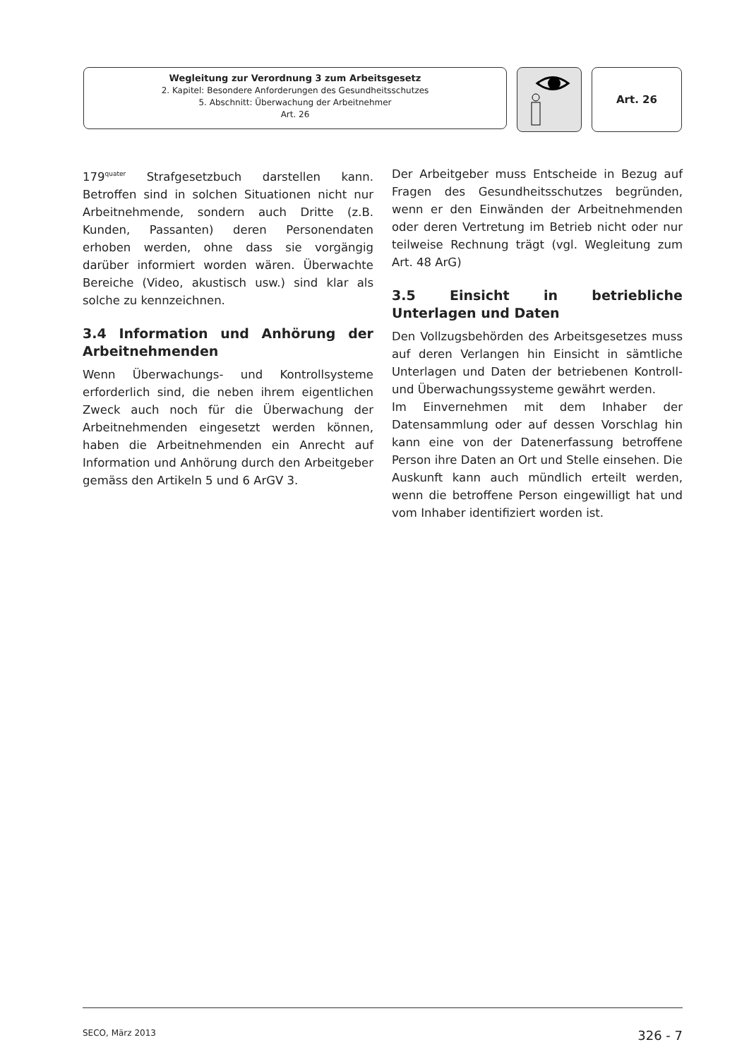Wegleitung zur Verordnung 3 zum Arbeitsgesetz
2. Kapitel: Besondere Anforderungen des Gesundheitsschutzes
5. Abschnitt: Überwachung der Arbeitnehmer
Art. 26
Art. 26
179<sup>quater</sup> Strafgesetzbuch darstellen kann. Betroffen sind in solchen Situationen nicht nur Arbeitnehmende, sondern auch Dritte (z.B. Kunden, Passanten) deren Personendaten erhoben werden, ohne dass sie vorgängig darüber informiert worden wären. Überwachte Bereiche (Video, akustisch usw.) sind klar als solche zu kennzeichnen.
3.4 Information und Anhörung der Arbeitnehmenden
Wenn Überwachungs- und Kontrollsysteme erforderlich sind, die neben ihrem eigentlichen Zweck auch noch für die Überwachung der Arbeitnehmenden eingesetzt werden können, haben die Arbeitnehmenden ein Anrecht auf Information und Anhörung durch den Arbeitgeber gemäss den Artikeln 5 und 6 ArGV 3.
Der Arbeitgeber muss Entscheide in Bezug auf Fragen des Gesundheitsschutzes begründen, wenn er den Einwänden der Arbeitnehmenden oder deren Vertretung im Betrieb nicht oder nur teilweise Rechnung trägt (vgl. Wegleitung zum Art. 48 ArG)
3.5 Einsicht in betriebliche Unterlagen und Daten
Den Vollzugsbehörden des Arbeitsgesetzes muss auf deren Verlangen hin Einsicht in sämtliche Unterlagen und Daten der betriebenen Kontroll- und Überwachungssysteme gewährt werden.
Im Einvernehmen mit dem Inhaber der Datensammlung oder auf dessen Vorschlag hin kann eine von der Datenerfassung betroffene Person ihre Daten an Ort und Stelle einsehen. Die Auskunft kann auch mündlich erteilt werden, wenn die betroffene Person eingewilligt hat und vom Inhaber identifiziert worden ist.
SECO, März 2013 326 - 7